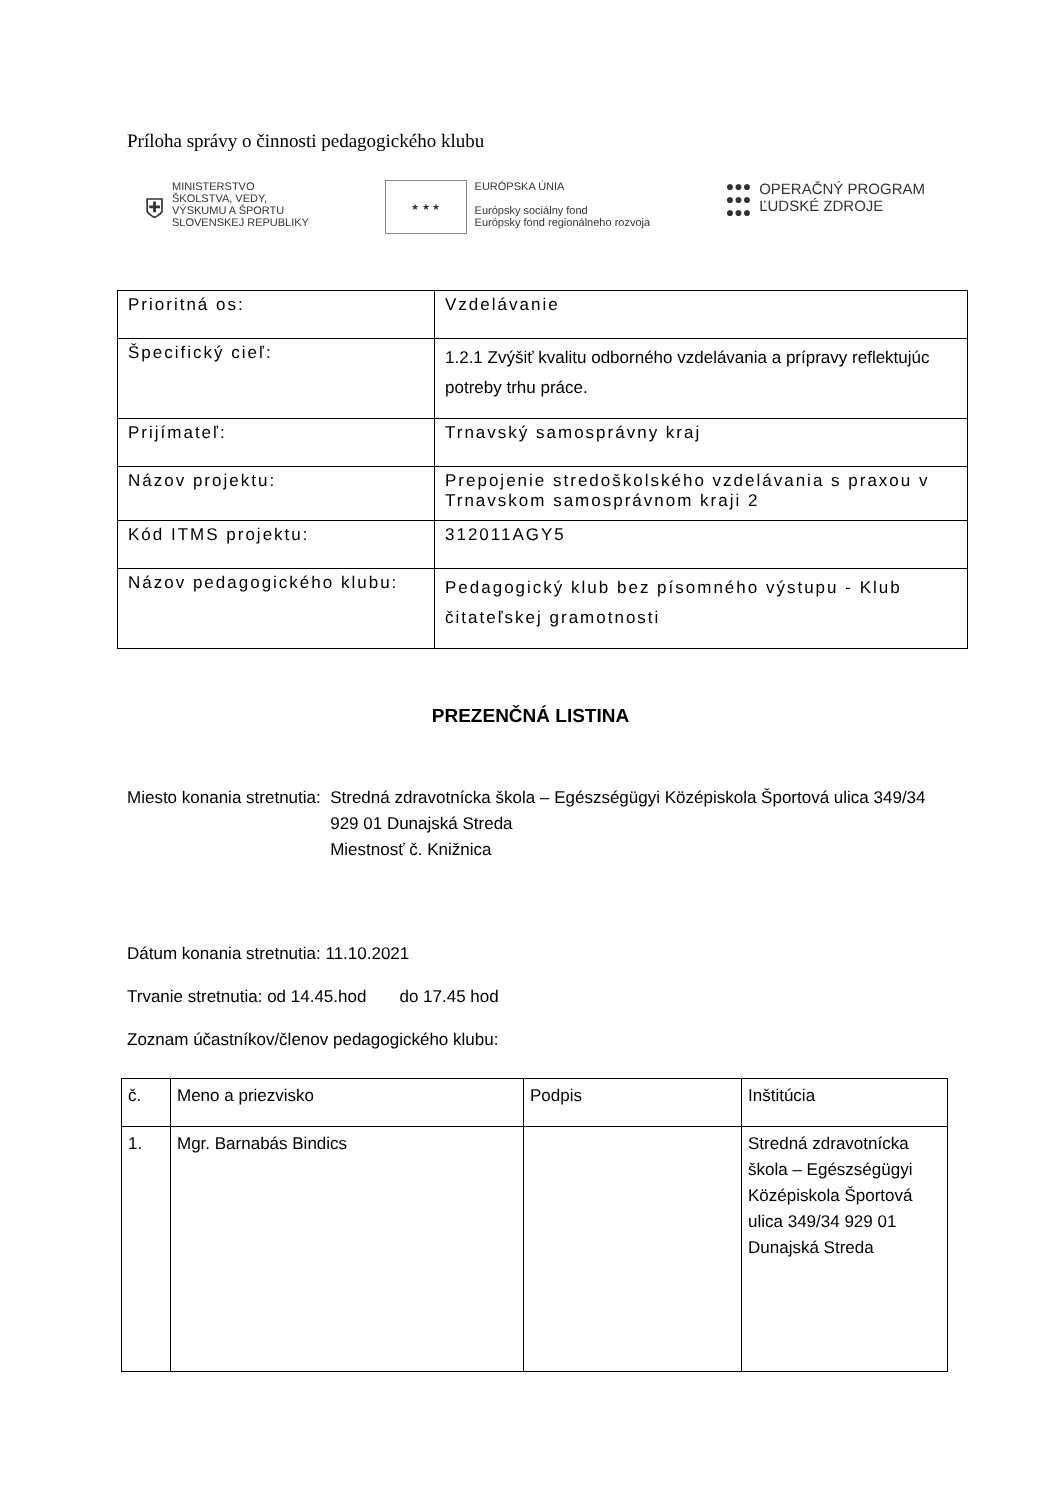Príloha správy o činnosti pedagogického klubu
⛨ MINISTERSTVO
ŠKOLSTVA, VEDY,
VÝSKUMU A ŠPORTU
SLOVENSKEJ REPUBLIKY
★ ★ ★ EURÓPSKA ÚNIA
Európsky sociálny fond
Európsky fond regionálneho rozvoja
●●●
●●●
●●● OPERAČNÝ PROGRAM
ĽUDSKÉ ZDROJE
| Prioritná os: | Vzdelávanie |
| Špecifický cieľ: | 1.2.1 Zvýšiť kvalitu odborného vzdelávania a prípravy reflektujúc potreby trhu práce. |
| Prijímateľ: | Trnavský samosprávny kraj |
| Názov projektu: | Prepojenie stredoškolského vzdelávania s praxou v Trnavskom samosprávnom kraji 2 |
| Kód ITMS projektu: | 312011AGY5 |
| Názov pedagogického klubu: | Pedagogický klub bez písomného výstupu - Klub čitateľskej gramotnosti |
PREZENČNÁ LISTINA
Miesto konania stretnutia: Stredná zdravotnícka škola – Egészségügyi Középiskola Športová ulica 349/34 929 01 Dunajská Streda
Miestnosť č. Knižnica
Dátum konania stretnutia: 11.10.2021
Trvanie stretnutia: od 14.45.hod do 17.45 hod
Zoznam účastníkov/členov pedagogického klubu:
| č. | Meno a priezvisko | Podpis | Inštitúcia |
| --- | --- | --- | --- |
| 1. | Mgr. Barnabás Bindics | | Stredná zdravotnícka škola – Egészségügyi Középiskola Športová ulica 349/34 929 01 Dunajská Streda |